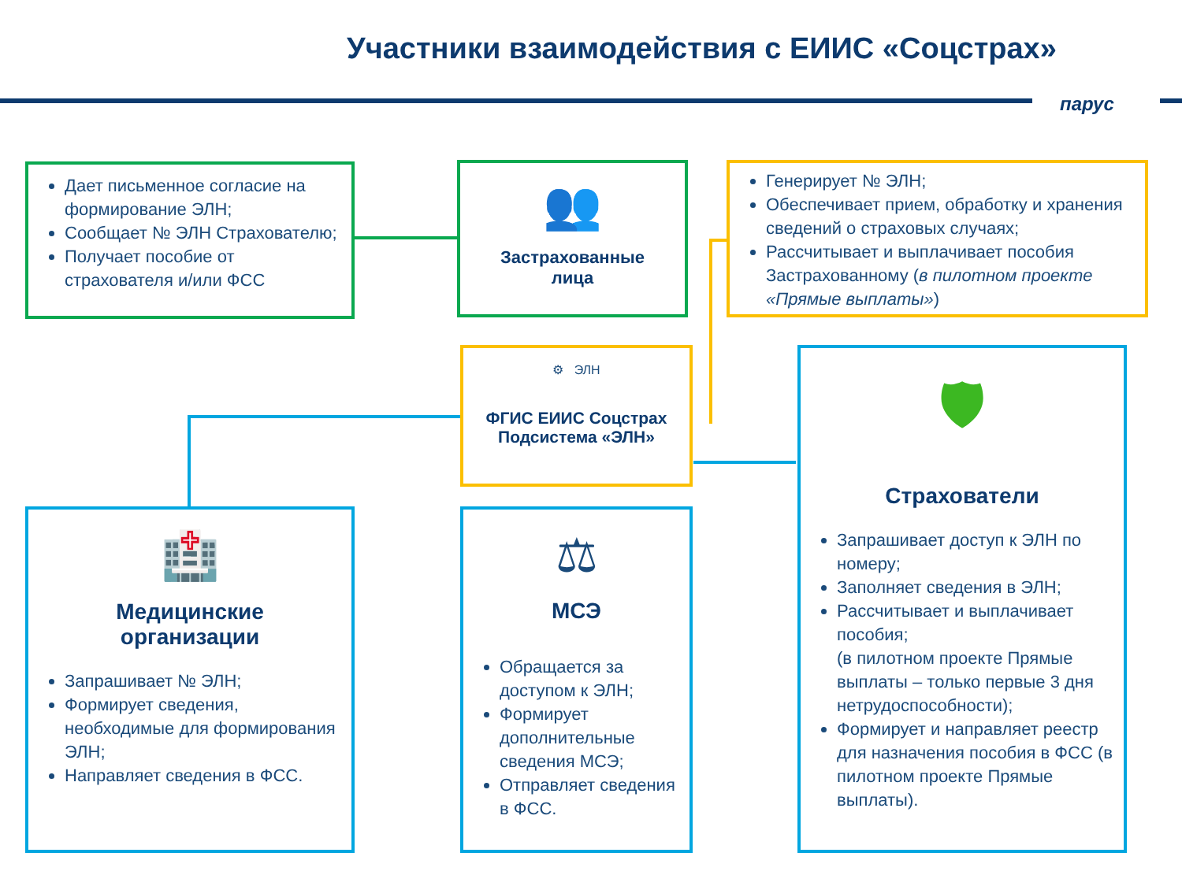Участники взаимодействия с ЕИИС «Соцстрах»
парус
Дает письменное согласие на формирование ЭЛН;
Сообщает № ЭЛН Страхователю;
Получает пособие от страхователя и/или ФСС
👥
Застрахованные
лица
Генерирует № ЭЛН;
Обеспечивает прием, обработку и хранения сведений о страховых случаях;
Рассчитывает и выплачивает пособия Застрахованному (в пилотном проекте «Прямые выплаты»)
⚙ ЭЛН
ФГИС ЕИИС Соцстрах
Подсистема «ЭЛН»
🛡
Страхователи
Запрашивает доступ к ЭЛН по номеру;
Заполняет сведения в ЭЛН;
Рассчитывает и выплачивает пособия;
(в пилотном проекте Прямые выплаты – только первые 3 дня нетрудоспособности);
Формирует и направляет реестр для назначения пособия в ФСС (в пилотном проекте Прямые выплаты).
🏥
Медицинские
организации
Запрашивает № ЭЛН;
Формирует сведения, необходимые для формирования ЭЛН;
Направляет сведения в ФСС.
⚖
МСЭ
Обращается за доступом к ЭЛН;
Формирует дополнительные сведения МСЭ;
Отправляет сведения в ФСС.